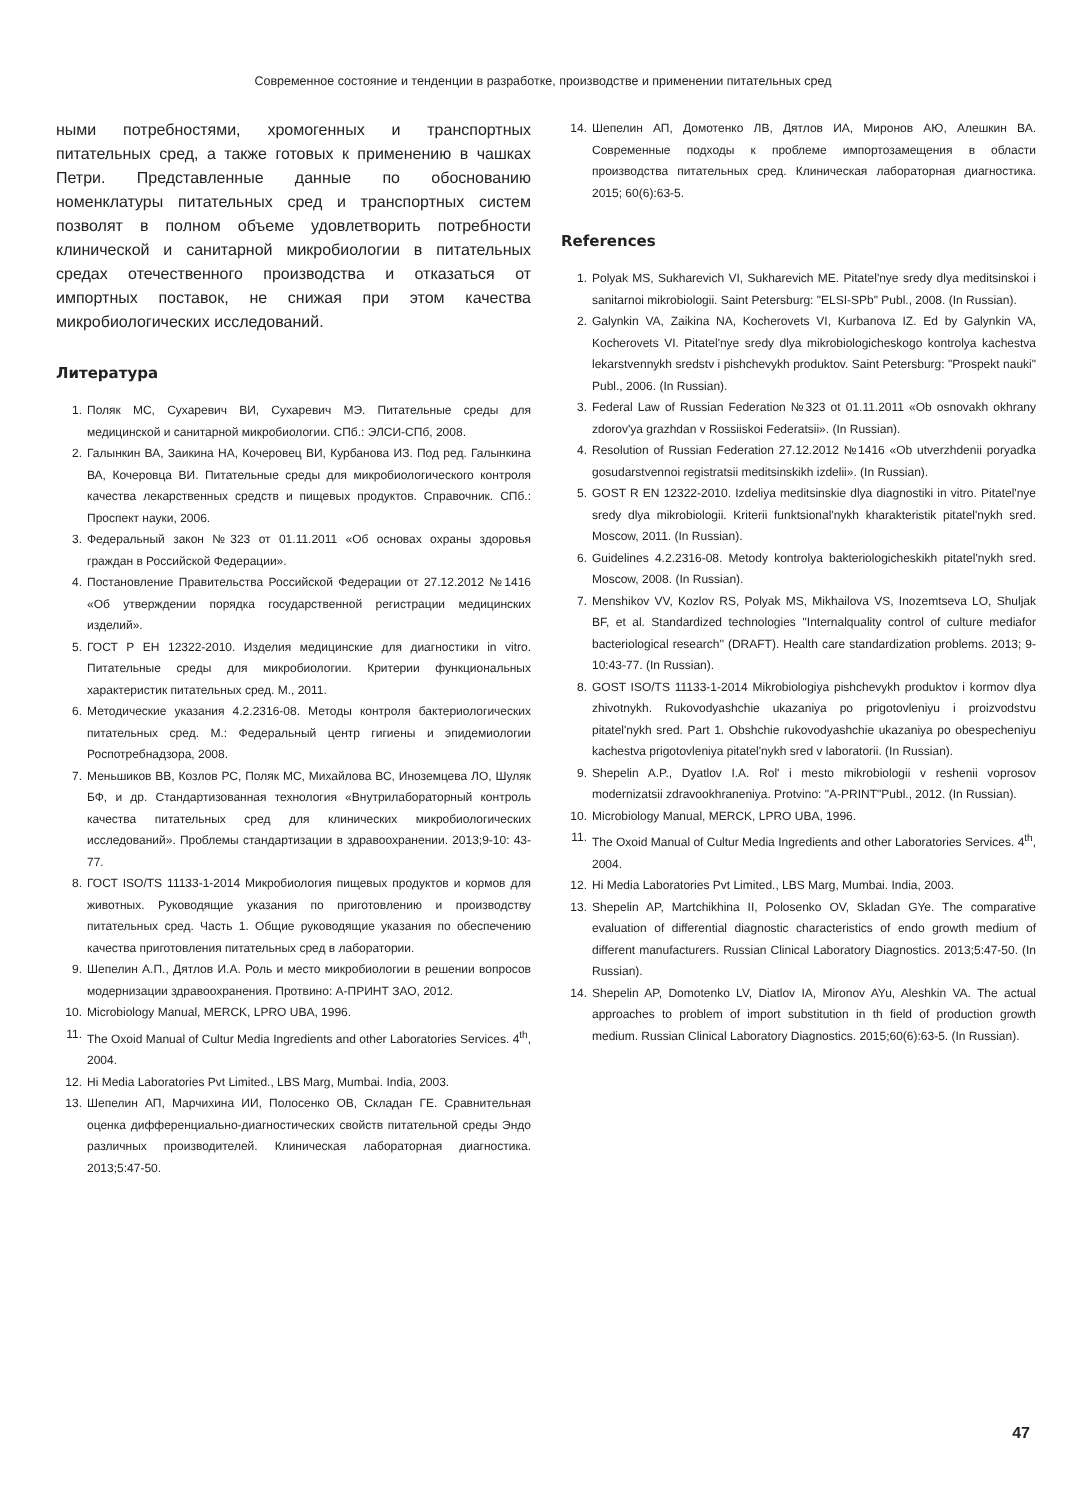Современное состояние и тенденции в разработке, производстве и применении питательных сред
ными потребностями, хромогенных и транспортных питательных сред, а также готовых к применению в чашках Петри. Представленные данные по обоснованию номенклатуры питательных сред и транспортных систем позволят в полном объеме удовлетворить потребности клинической и санитарной микробиологии в питательных средах отечественного производства и отказаться от импортных поставок, не снижая при этом качества микробиологических исследований.
Литература
1. Поляк МС, Сухаревич ВИ, Сухаревич МЭ. Питательные среды для медицинской и санитарной микробиологии. СПб.: ЭЛСИ-СПб, 2008.
2. Галынкин ВА, Заикина НА, Кочеровец ВИ, Курбанова ИЗ. Под ред. Галынкина ВА, Кочеровца ВИ. Питательные среды для микробиологического контроля качества лекарственных средств и пищевых продуктов. Справочник. СПб.: Проспект науки, 2006.
3. Федеральный закон №323 от 01.11.2011 «Об основах охраны здоровья граждан в Российской Федерации».
4. Постановление Правительства Российской Федерации от 27.12.2012 №1416 «Об утверждении порядка государственной регистрации медицинских изделий».
5. ГОСТ Р ЕН 12322-2010. Изделия медицинские для диагностики in vitro. Питательные среды для микробиологии. Критерии функциональных характеристик питательных сред. М., 2011.
6. Методические указания 4.2.2316-08. Методы контроля бактериологических питательных сред. М.: Федеральный центр гигиены и эпидемиологии Роспотребнадзора, 2008.
7. Меньшиков ВВ, Козлов РС, Поляк МС, Михайлова ВС, Иноземцева ЛО, Шуляк БФ, и др. Стандартизованная технология «Внутрилабораторный контроль качества питательных сред для клинических микробиологических исследований». Проблемы стандартизации в здравоохранении. 2013;9-10: 43-77.
8. ГОСТ ISO/TS 11133-1-2014 Микробиология пищевых продуктов и кормов для животных. Руководящие указания по приготовлению и производству питательных сред. Часть 1. Общие руководящие указания по обеспечению качества приготовления питательных сред в лаборатории.
9. Шепелин А.П., Дятлов И.А. Роль и место микробиологии в решении вопросов модернизации здравоохранения. Протвино: А-ПРИНТ ЗАО, 2012.
10. Microbiology Manual, MERCK, LPRO UBA, 1996.
11. The Oxoid Manual of Cultur Media Ingredients and other Laboratories Services. 4<sup>th</sup>, 2004.
12. Hi Media Laboratories Pvt Limited., LBS Marg, Mumbai. India, 2003.
13. Шепелин АП, Марчихина ИИ, Полосенко ОВ, Складан ГЕ. Сравнительная оценка дифференциально-диагностических свойств питательной среды Эндо различных производителей. Клиническая лабораторная диагностика. 2013;5:47-50.
14. Шепелин АП, Домотенко ЛВ, Дятлов ИА, Миронов АЮ, Алешкин ВА. Современные подходы к проблеме импортозамещения в области производства питательных сред. Клиническая лабораторная диагностика. 2015; 60(6):63-5.
References
1. Polyak MS, Sukharevich VI, Sukharevich ME. Pitatel'nye sredy dlya meditsinskoi i sanitarnoi mikrobiologii. Saint Petersburg: "ELSI-SPb" Publ., 2008. (In Russian).
2. Galynkin VA, Zaikina NA, Kocherovets VI, Kurbanova IZ. Ed by Galynkin VA, Kocherovets VI. Pitatel'nye sredy dlya mikrobiologicheskogo kontrolya kachestva lekarstvennykh sredstv i pishchevykh produktov. Saint Petersburg: "Prospekt nauki" Publ., 2006. (In Russian).
3. Federal Law of Russian Federation №323 ot 01.11.2011 «Ob osnovakh okhrany zdorov'ya grazhdan v Rossiiskoi Federatsii». (In Russian).
4. Resolution of Russian Federation 27.12.2012 №1416 «Ob utverzhdenii poryadka gosudarstvennoi registratsii meditsinskikh izdelii». (In Russian).
5. GOST R EN 12322-2010. Izdeliya meditsinskie dlya diagnostiki in vitro. Pitatel'nye sredy dlya mikrobiologii. Kriterii funktsional'nykh kharakteristik pitatel'nykh sred. Moscow, 2011. (In Russian).
6. Guidelines 4.2.2316-08. Metody kontrolya bakteriologicheskikh pitatel'nykh sred. Moscow, 2008. (In Russian).
7. Menshikov VV, Kozlov RS, Polyak MS, Mikhailova VS, Inozemtseva LO, Shuljak BF, et al. Standardized technologies ''Internalquality control of culture mediafor bacteriological research'' (DRAFT). Health care standardization problems. 2013; 9-10:43-77. (In Russian).
8. GOST ISO/TS 11133-1-2014 Mikrobiologiya pishchevykh produktov i kormov dlya zhivotnykh. Rukovodyashchie ukazaniya po prigotovleniyu i proizvodstvu pitatel'nykh sred. Part 1. Obshchie rukovodyashchie ukazaniya po obespecheniyu kachestva prigotovleniya pitatel'nykh sred v laboratorii. (In Russian).
9. Shepelin A.P., Dyatlov I.A. Rol' i mesto mikrobiologii v reshenii voprosov modernizatsii zdravookhraneniya. Protvino: "A-PRINT"Publ., 2012. (In Russian).
10. Microbiology Manual, MERCK, LPRO UBA, 1996.
11. The Oxoid Manual of Cultur Media Ingredients and other Laboratories Services. 4<sup>th</sup>, 2004.
12. Hi Media Laboratories Pvt Limited., LBS Marg, Mumbai. India, 2003.
13. Shepelin AP, Martchikhina II, Polosenko OV, Skladan GYe. The comparative evaluation of differential diagnostic characteristics of endo growth medium of different manufacturers. Russian Clinical Laboratory Diagnostics. 2013;5:47-50. (In Russian).
14. Shepelin AP, Domotenko LV, Diatlov IA, Mironov AYu, Aleshkin VA. The actual approaches to problem of import substitution in th field of production growth medium. Russian Clinical Laboratory Diagnostics. 2015;60(6):63-5. (In Russian).
47